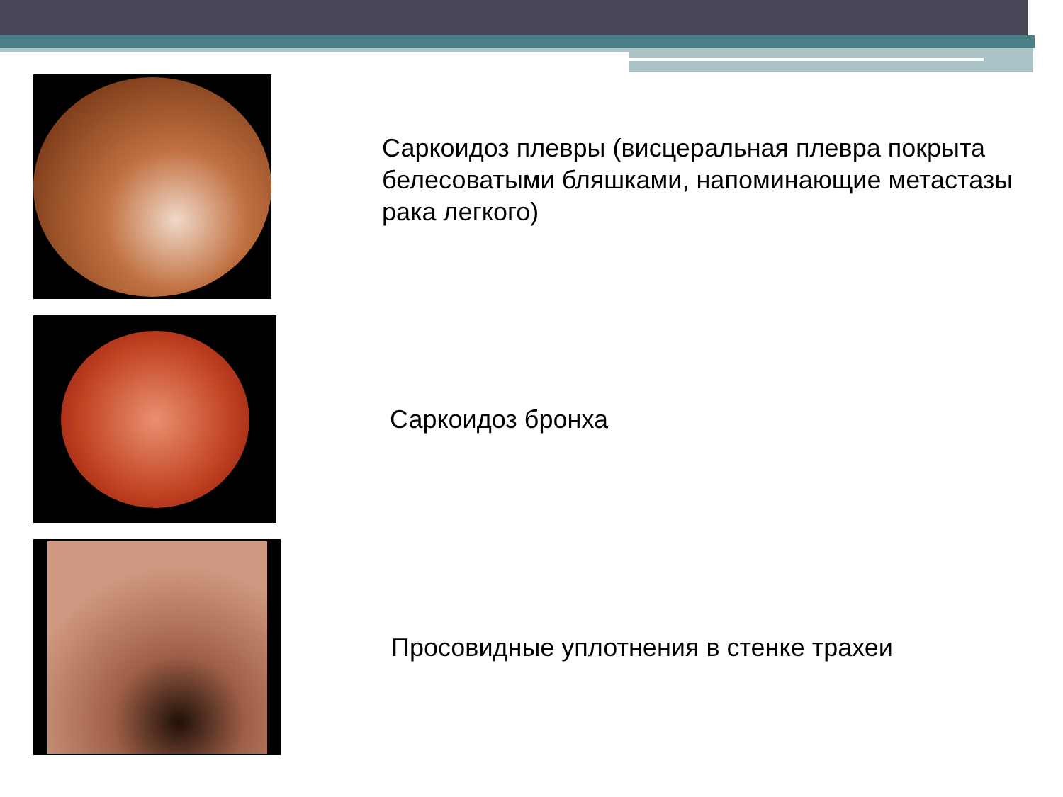Саркоидоз плевры (висцеральная плевра покрыта белесоватыми бляшками, напоминающие метастазы рака легкого)
Саркоидоз бронха
Просовидные уплотнения в стенке трахеи